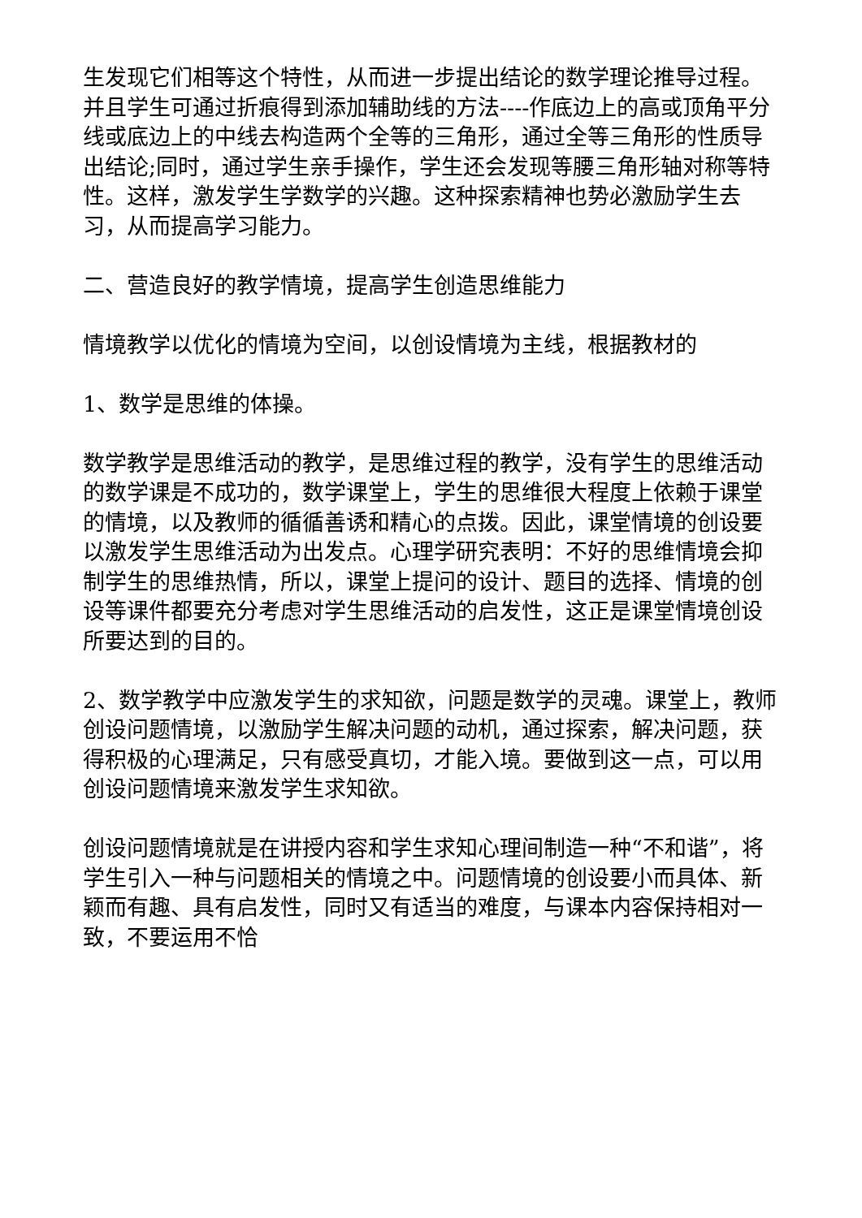生发现它们相等这个特性，从而进一步提出结论的数学理论推导过程。并且学生可通过折痕得到添加辅助线的方法----作底边上的高或顶角平分线或底边上的中线去构造两个全等的三角形，通过全等三角形的性质导出结论;同时，通过学生亲手操作，学生还会发现等腰三角形轴对称等特性。这样，激发学生学数学的兴趣。这种探索精神也势必激励学生去习，从而提高学习能力。
二、营造良好的教学情境，提高学生创造思维能力
情境教学以优化的情境为空间，以创设情境为主线，根据教材的
1、数学是思维的体操。
数学教学是思维活动的教学，是思维过程的教学，没有学生的思维活动的数学课是不成功的，数学课堂上，学生的思维很大程度上依赖于课堂的情境，以及教师的循循善诱和精心的点拨。因此，课堂情境的创设要以激发学生思维活动为出发点。心理学研究表明：不好的思维情境会抑制学生的思维热情，所以，课堂上提问的设计、题目的选择、情境的创设等课件都要充分考虑对学生思维活动的启发性，这正是课堂情境创设所要达到的目的。
2、数学教学中应激发学生的求知欲，问题是数学的灵魂。课堂上，教师创设问题情境，以激励学生解决问题的动机，通过探索，解决问题，获得积极的心理满足，只有感受真切，才能入境。要做到这一点，可以用创设问题情境来激发学生求知欲。
创设问题情境就是在讲授内容和学生求知心理间制造一种“不和谐”，将学生引入一种与问题相关的情境之中。问题情境的创设要小而具体、新颖而有趣、具有启发性，同时又有适当的难度，与课本内容保持相对一致，不要运用不恰